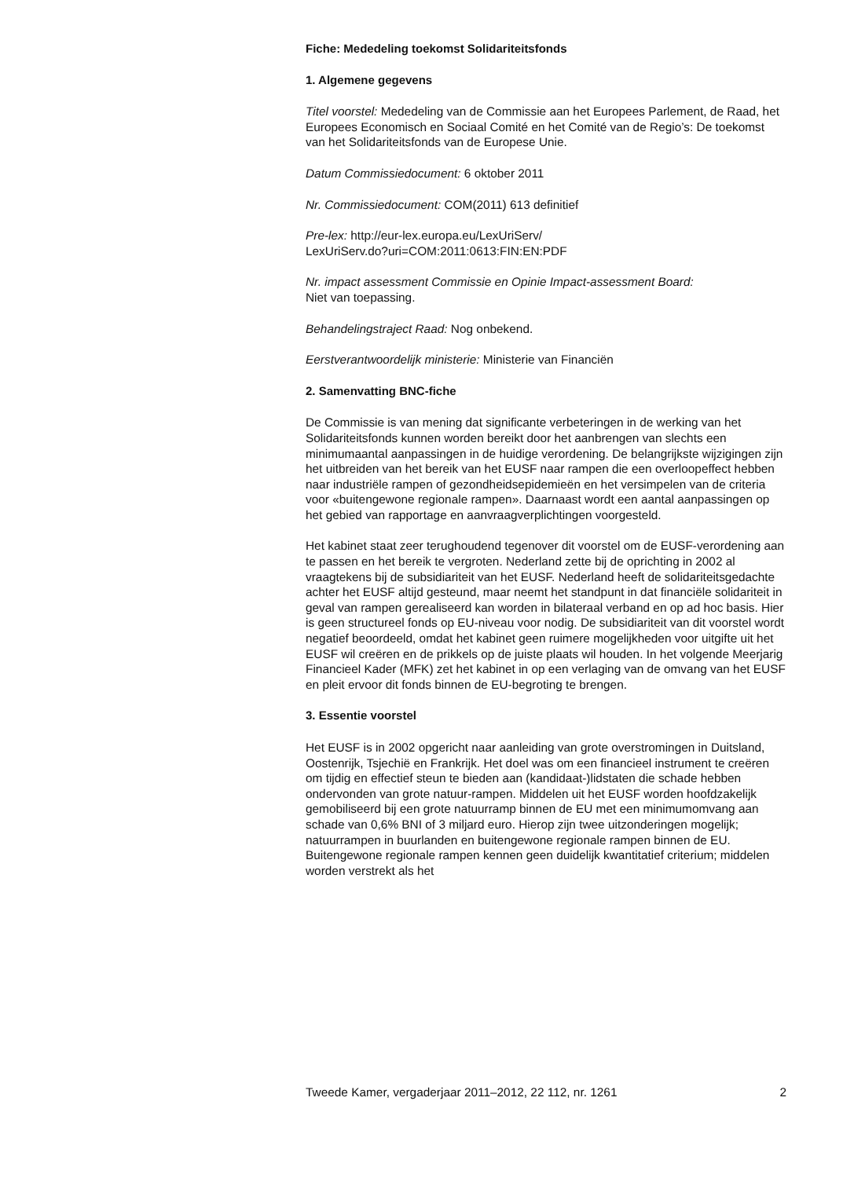Fiche: Mededeling toekomst Solidariteitsfonds
1. Algemene gegevens
Titel voorstel: Mededeling van de Commissie aan het Europees Parlement, de Raad, het Europees Economisch en Sociaal Comité en het Comité van de Regio’s: De toekomst van het Solidariteitsfonds van de Europese Unie.
Datum Commissiedocument: 6 oktober 2011
Nr. Commissiedocument: COM(2011) 613 definitief
Pre-lex: http://eur-lex.europa.eu/LexUriServ/
LexUriServ.do?uri=COM:2011:0613:FIN:EN:PDF
Nr. impact assessment Commissie en Opinie Impact-assessment Board:
Niet van toepassing.
Behandelingstraject Raad: Nog onbekend.
Eerstverantwoordelijk ministerie: Ministerie van Financiën
2. Samenvatting BNC-fiche
De Commissie is van mening dat significante verbeteringen in de werking van het Solidariteitsfonds kunnen worden bereikt door het aanbrengen van slechts een minimumaantal aanpassingen in de huidige verordening. De belangrijkste wijzigingen zijn het uitbreiden van het bereik van het EUSF naar rampen die een overloopeffect hebben naar industriële rampen of gezondheidsepidemieën en het versimpelen van de criteria voor «buitengewone regionale rampen». Daarnaast wordt een aantal aanpassingen op het gebied van rapportage en aanvraagverplichtingen voorgesteld.
Het kabinet staat zeer terughoudend tegenover dit voorstel om de EUSF-verordening aan te passen en het bereik te vergroten. Nederland zette bij de oprichting in 2002 al vraagtekens bij de subsidiariteit van het EUSF. Nederland heeft de solidariteitsgedachte achter het EUSF altijd gesteund, maar neemt het standpunt in dat financiële solidariteit in geval van rampen gerealiseerd kan worden in bilateraal verband en op ad hoc basis. Hier is geen structureel fonds op EU-niveau voor nodig. De subsidiariteit van dit voorstel wordt negatief beoordeeld, omdat het kabinet geen ruimere mogelijkheden voor uitgifte uit het EUSF wil creëren en de prikkels op de juiste plaats wil houden. In het volgende Meerjarig Financieel Kader (MFK) zet het kabinet in op een verlaging van de omvang van het EUSF en pleit ervoor dit fonds binnen de EU-begroting te brengen.
3. Essentie voorstel
Het EUSF is in 2002 opgericht naar aanleiding van grote overstromingen in Duitsland, Oostenrijk, Tsjechië en Frankrijk. Het doel was om een financieel instrument te creëren om tijdig en effectief steun te bieden aan (kandidaat-)lidstaten die schade hebben ondervonden van grote natuur-rampen. Middelen uit het EUSF worden hoofdzakelijk gemobiliseerd bij een grote natuurramp binnen de EU met een minimumomvang aan schade van 0,6% BNI of 3 miljard euro. Hierop zijn twee uitzonderingen mogelijk; natuurrampen in buurlanden en buitengewone regionale rampen binnen de EU. Buitengewone regionale rampen kennen geen duidelijk kwantitatief criterium; middelen worden verstrekt als het
Tweede Kamer, vergaderjaar 2011–2012, 22 112, nr. 1261 2